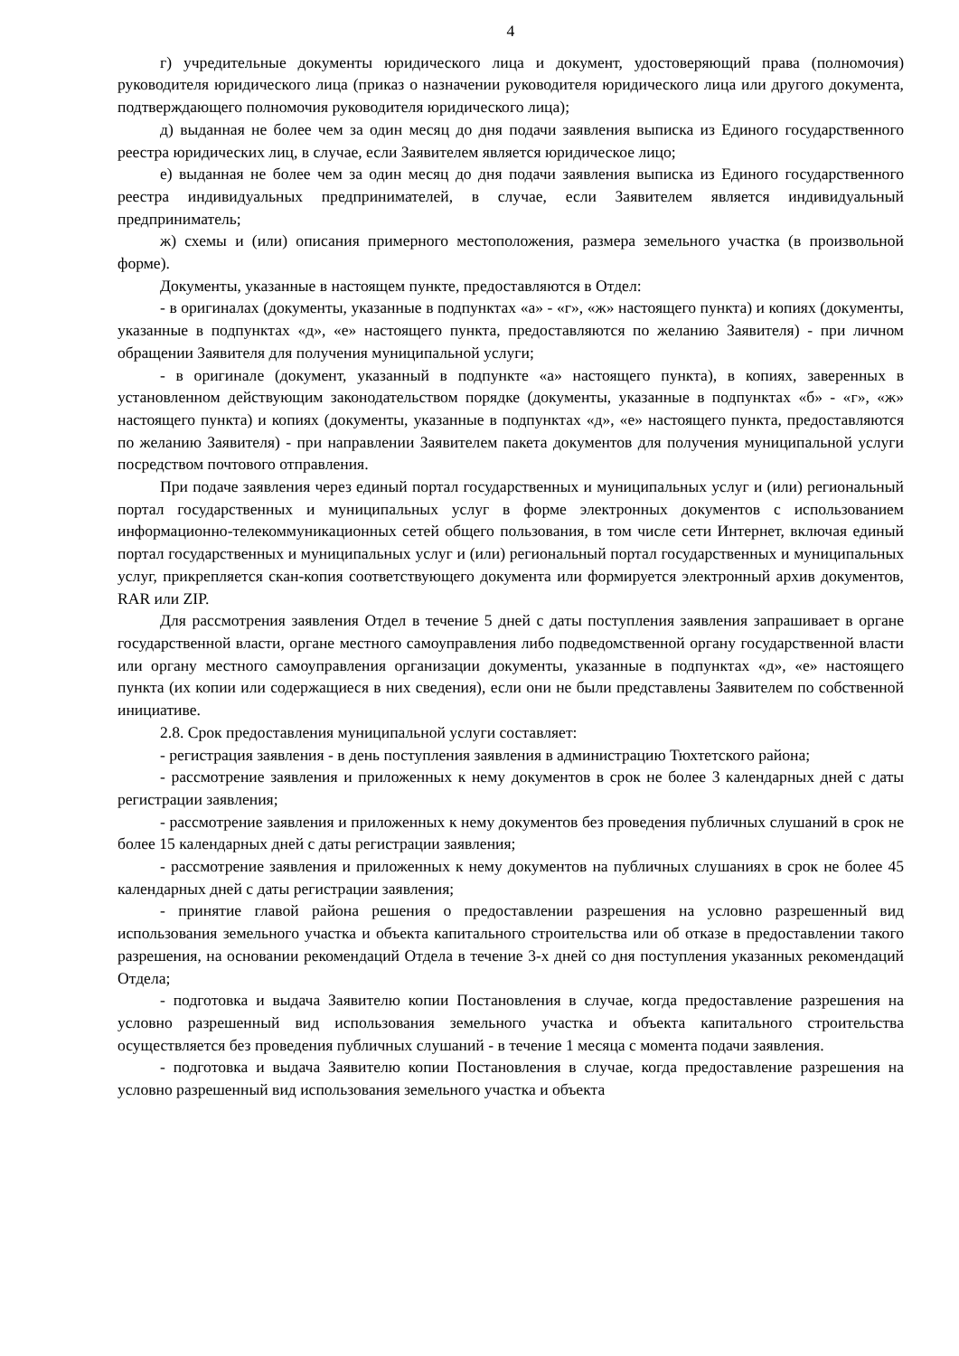4
г) учредительные документы юридического лица и документ, удостоверяющий права (полномочия) руководителя юридического лица (приказ о назначении руководителя юридического лица или другого документа, подтверждающего полномочия руководителя юридического лица);
д) выданная не более чем за один месяц до дня подачи заявления выписка из Единого государственного реестра юридических лиц, в случае, если Заявителем является юридическое лицо;
е) выданная не более чем за один месяц до дня подачи заявления выписка из Единого государственного реестра индивидуальных предпринимателей, в случае, если Заявителем является индивидуальный предприниматель;
ж) схемы и (или) описания примерного местоположения, размера земельного участка (в произвольной форме).
Документы, указанные в настоящем пункте, предоставляются в Отдел:
- в оригиналах (документы, указанные в подпунктах «а» - «г», «ж» настоящего пункта) и копиях (документы, указанные в подпунктах «д», «е» настоящего пункта, предоставляются по желанию Заявителя) - при личном обращении Заявителя для получения муниципальной услуги;
- в оригинале (документ, указанный в подпункте «а» настоящего пункта), в копиях, заверенных в установленном действующим законодательством порядке (документы, указанные в подпунктах «б» - «г», «ж» настоящего пункта) и копиях (документы, указанные в подпунктах «д», «е» настоящего пункта, предоставляются по желанию Заявителя) - при направлении Заявителем пакета документов для получения муниципальной услуги посредством почтового отправления.
При подаче заявления через единый портал государственных и муниципальных услуг и (или) региональный портал государственных и муниципальных услуг в форме электронных документов с использованием информационно-телекоммуникационных сетей общего пользования, в том числе сети Интернет, включая единый портал государственных и муниципальных услуг и (или) региональный портал государственных и муниципальных услуг, прикрепляется скан-копия соответствующего документа или формируется электронный архив документов, RAR или ZIP.
Для рассмотрения заявления Отдел в течение 5 дней с даты поступления заявления запрашивает в органе государственной власти, органе местного самоуправления либо подведомственной органу государственной власти или органу местного самоуправления организации документы, указанные в подпунктах «д», «е» настоящего пункта (их копии или содержащиеся в них сведения), если они не были представлены Заявителем по собственной инициативе.
2.8. Срок предоставления муниципальной услуги составляет:
- регистрация заявления - в день поступления заявления в администрацию Тюхтетского района;
- рассмотрение заявления и приложенных к нему документов в срок не более 3 календарных дней с даты регистрации заявления;
- рассмотрение заявления и приложенных к нему документов без проведения публичных слушаний в срок не более 15 календарных дней с даты регистрации заявления;
- рассмотрение заявления и приложенных к нему документов на публичных слушаниях в срок не более 45 календарных дней с даты регистрации заявления;
- принятие главой района решения о предоставлении разрешения на условно разрешенный вид использования земельного участка и объекта капитального строительства или об отказе в предоставлении такого разрешения, на основании рекомендаций Отдела в течение 3-х дней со дня поступления указанных рекомендаций Отдела;
- подготовка и выдача Заявителю копии Постановления в случае, когда предоставление разрешения на условно разрешенный вид использования земельного участка и объекта капитального строительства осуществляется без проведения публичных слушаний - в течение 1 месяца с момента подачи заявления.
- подготовка и выдача Заявителю копии Постановления в случае, когда предоставление разрешения на условно разрешенный вид использования земельного участка и объекта